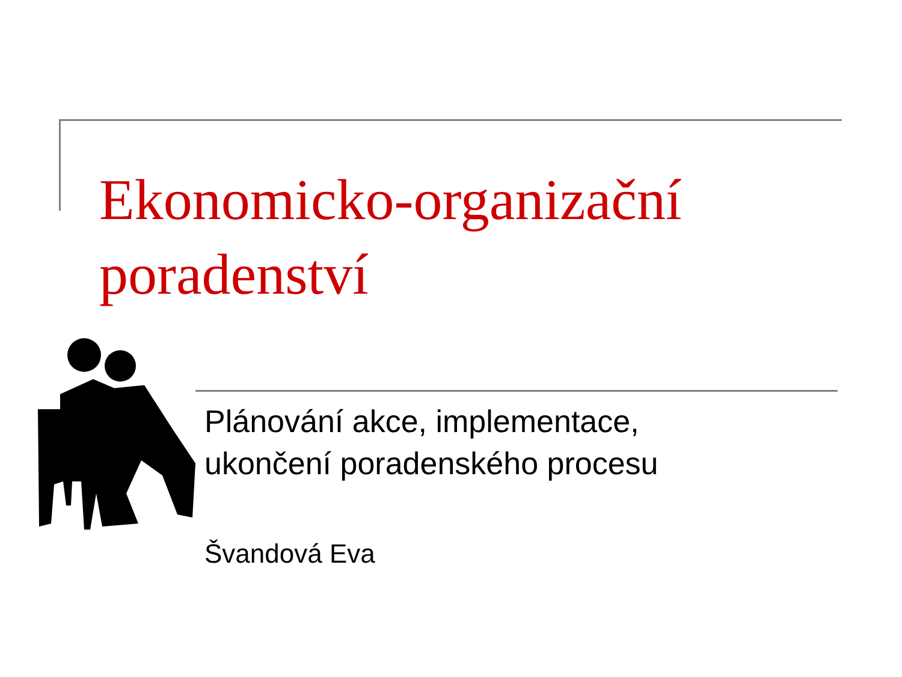Ekonomicko-organizační
poradenství
Plánování akce, implementace,
ukončení poradenského procesu
Švandová Eva